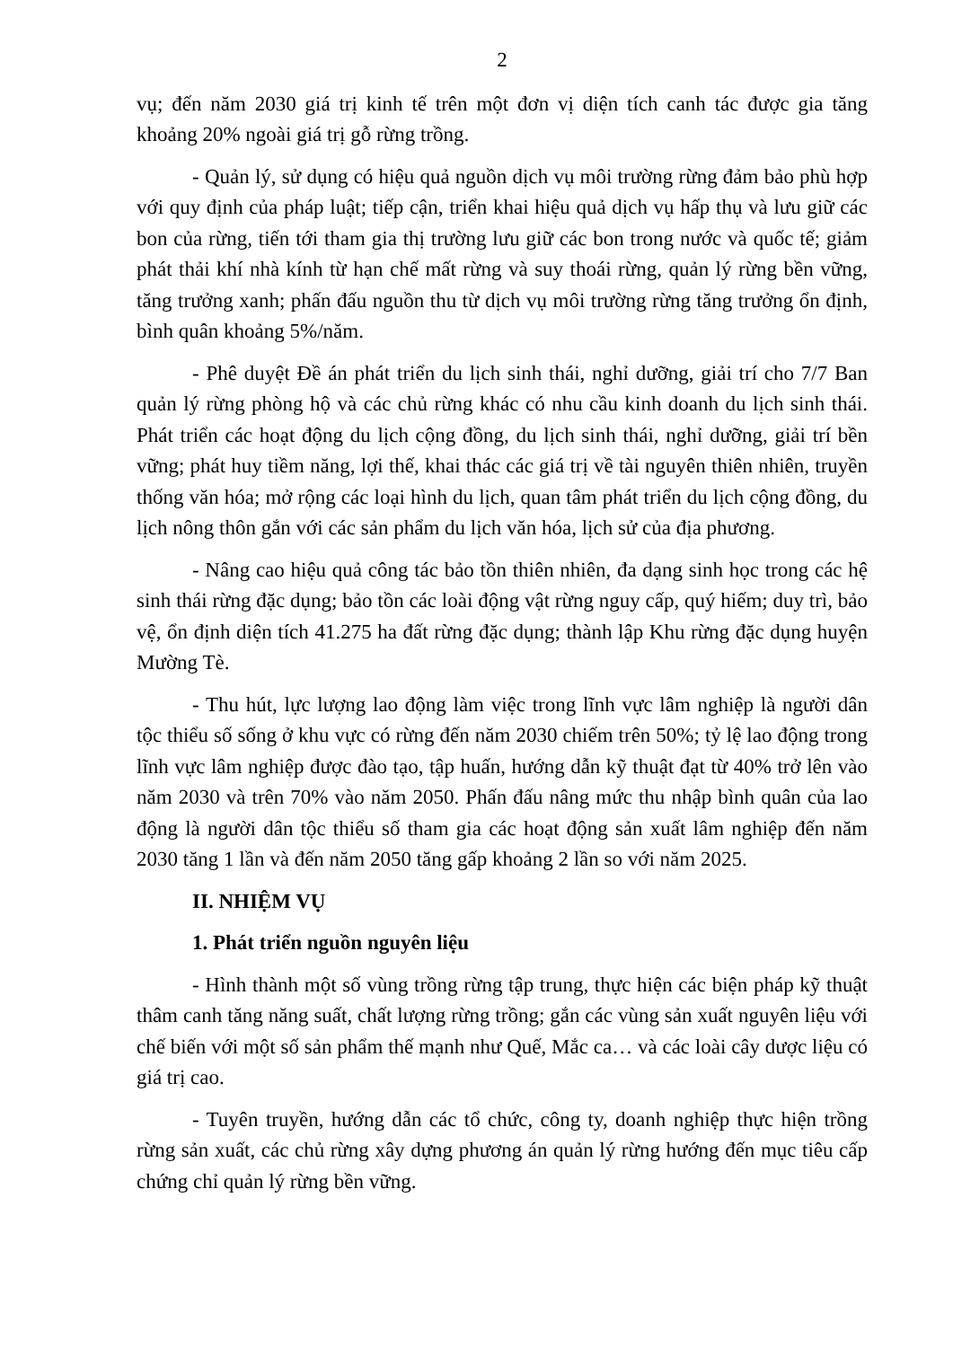2
vụ; đến năm 2030 giá trị kinh tế trên một đơn vị diện tích canh tác được gia tăng khoảng 20% ngoài giá trị gỗ rừng trồng.
- Quản lý, sử dụng có hiệu quả nguồn dịch vụ môi trường rừng đảm bảo phù hợp với quy định của pháp luật; tiếp cận, triển khai hiệu quả dịch vụ hấp thụ và lưu giữ các bon của rừng, tiến tới tham gia thị trường lưu giữ các bon trong nước và quốc tế; giảm phát thải khí nhà kính từ hạn chế mất rừng và suy thoái rừng, quản lý rừng bền vững, tăng trưởng xanh; phấn đấu nguồn thu từ dịch vụ môi trường rừng tăng trưởng ổn định, bình quân khoảng 5%/năm.
- Phê duyệt Đề án phát triển du lịch sinh thái, nghỉ dưỡng, giải trí cho 7/7 Ban quản lý rừng phòng hộ và các chủ rừng khác có nhu cầu kinh doanh du lịch sinh thái. Phát triển các hoạt động du lịch cộng đồng, du lịch sinh thái, nghỉ dưỡng, giải trí bền vững; phát huy tiềm năng, lợi thế, khai thác các giá trị về tài nguyên thiên nhiên, truyền thống văn hóa; mở rộng các loại hình du lịch, quan tâm phát triển du lịch cộng đồng, du lịch nông thôn gắn với các sản phẩm du lịch văn hóa, lịch sử của địa phương.
- Nâng cao hiệu quả công tác bảo tồn thiên nhiên, đa dạng sinh học trong các hệ sinh thái rừng đặc dụng; bảo tồn các loài động vật rừng nguy cấp, quý hiếm; duy trì, bảo vệ, ổn định diện tích 41.275 ha đất rừng đặc dụng; thành lập Khu rừng đặc dụng huyện Mường Tè.
- Thu hút, lực lượng lao động làm việc trong lĩnh vực lâm nghiệp là người dân tộc thiểu số sống ở khu vực có rừng đến năm 2030 chiếm trên 50%; tỷ lệ lao động trong lĩnh vực lâm nghiệp được đào tạo, tập huấn, hướng dẫn kỹ thuật đạt từ 40% trở lên vào năm 2030 và trên 70% vào năm 2050. Phấn đấu nâng mức thu nhập bình quân của lao động là người dân tộc thiểu số tham gia các hoạt động sản xuất lâm nghiệp đến năm 2030 tăng 1 lần và đến năm 2050 tăng gấp khoảng 2 lần so với năm 2025.
II. NHIỆM VỤ
1. Phát triển nguồn nguyên liệu
- Hình thành một số vùng trồng rừng tập trung, thực hiện các biện pháp kỹ thuật thâm canh tăng năng suất, chất lượng rừng trồng; gắn các vùng sản xuất nguyên liệu với chế biến với một số sản phẩm thế mạnh như Quế, Mắc ca… và các loài cây dược liệu có giá trị cao.
- Tuyên truyền, hướng dẫn các tổ chức, công ty, doanh nghiệp thực hiện trồng rừng sản xuất, các chủ rừng xây dựng phương án quản lý rừng hướng đến mục tiêu cấp chứng chỉ quản lý rừng bền vững.